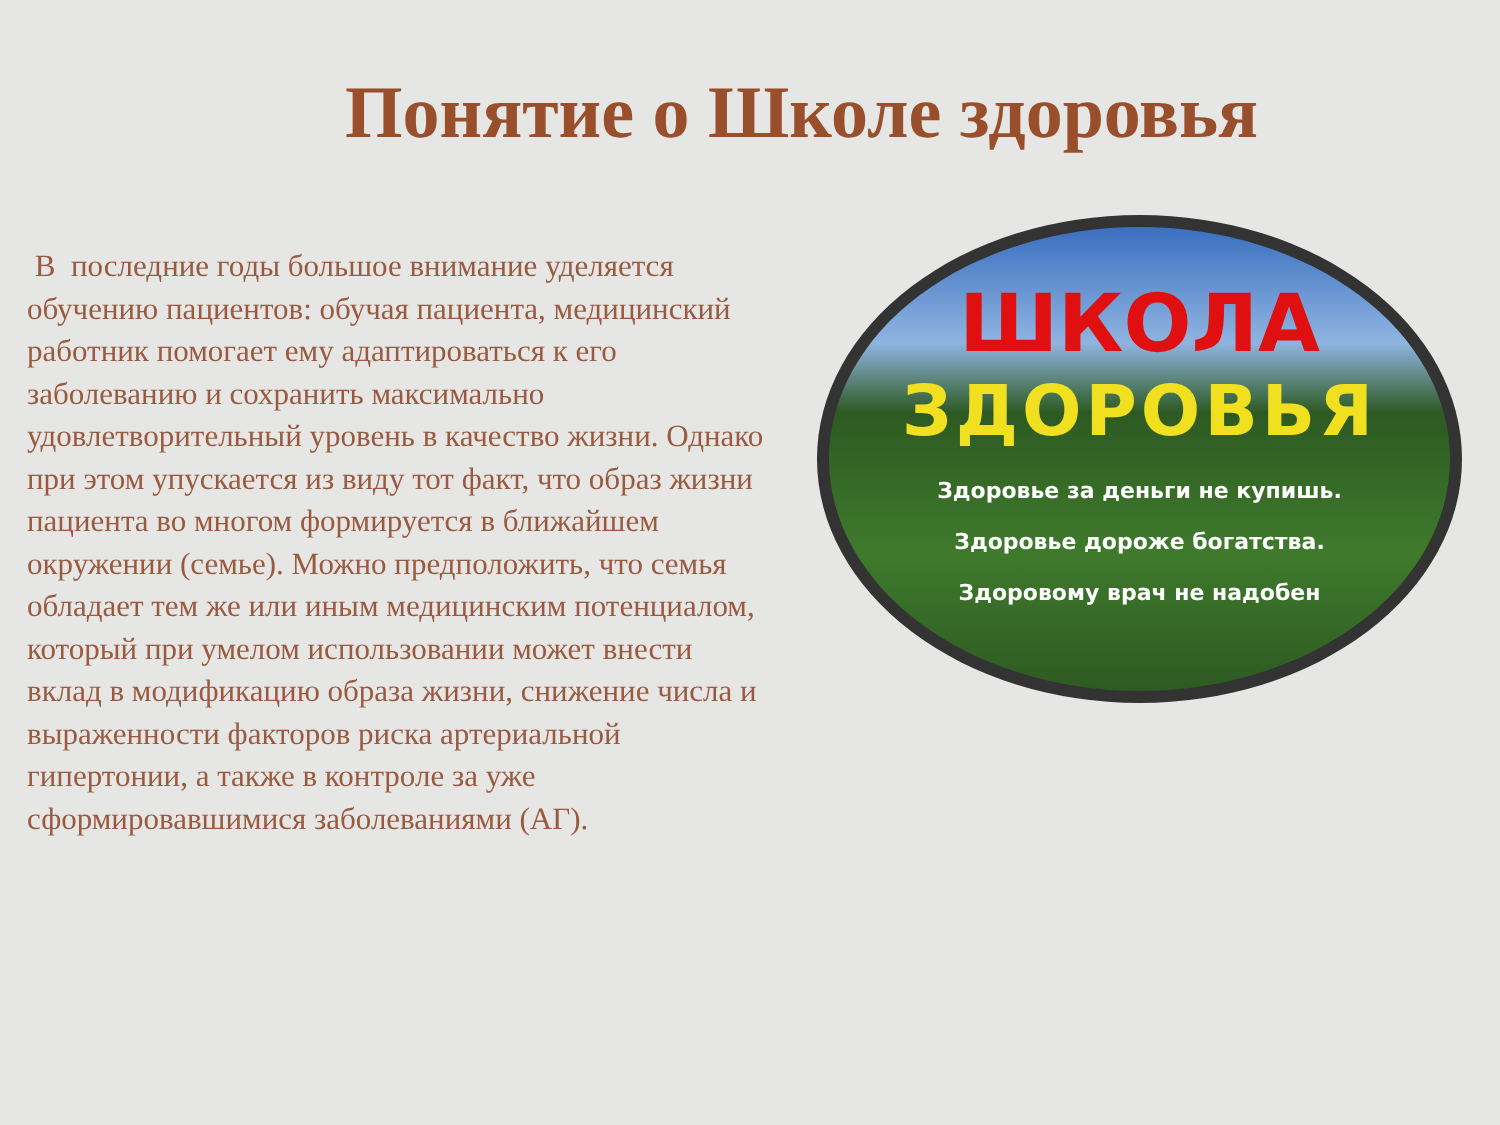Понятие о Школе здоровья
В последние годы большое внимание уделяется обучению пациентов: обучая пациента, медицинский работник помогает ему адаптироваться к его заболеванию и сохранить максимально удовлетворительный уровень в качество жизни. Однако при этом упускается из виду тот факт, что образ жизни пациента во многом формируется в ближайшем окружении (семье). Можно предположить, что семья обладает тем же или иным медицинским потенциалом, который при умелом использовании может внести вклад в модификацию образа жизни, снижение числа и выраженности факторов риска артериальной гипертонии, а также в контроле за уже сформировавшимися заболеваниями (АГ).
ШКОЛА
ЗДОРОВЬЯ
Здоровье за деньги не купишь.
Здоровье дороже богатства.
Здоровому врач не надобен